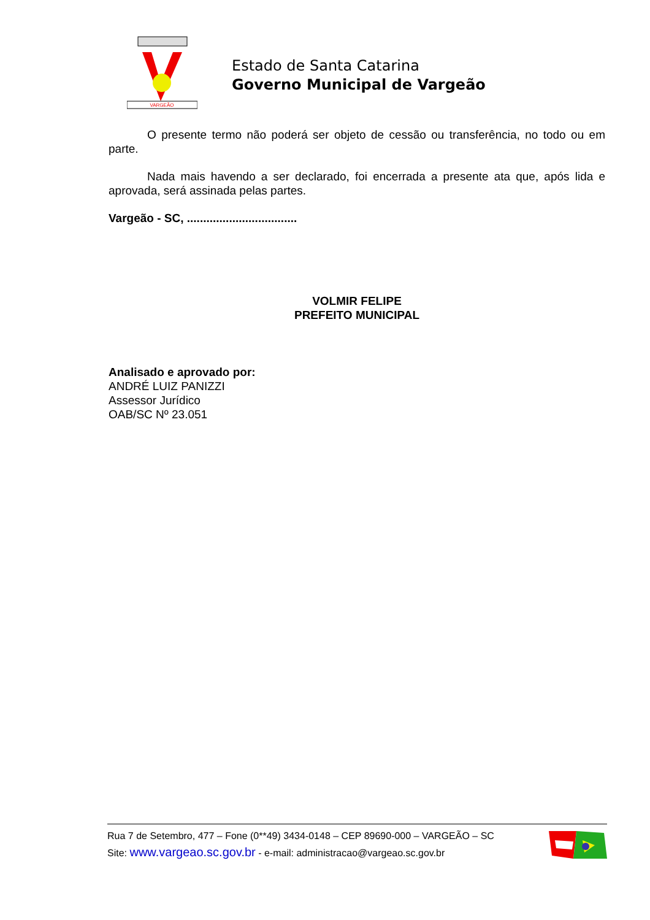VARGEÃO
Estado de Santa Catarina
Governo Municipal de Vargeão
O presente termo não poderá ser objeto de cessão ou transferência, no todo ou em parte.
Nada mais havendo a ser declarado, foi encerrada a presente ata que, após lida e aprovada, será assinada pelas partes.
Vargeão - SC, ..................................
VOLMIR FELIPE
PREFEITO MUNICIPAL
Analisado e aprovado por:
ANDRÉ LUIZ PANIZZI
Assessor Jurídico
OAB/SC Nº 23.051
Rua 7 de Setembro, 477 – Fone (0**49) 3434-0148 – CEP 89690-000 – VARGEÃO – SC
Site: www.vargeao.sc.gov.br - e-mail: administracao@vargeao.sc.gov.br